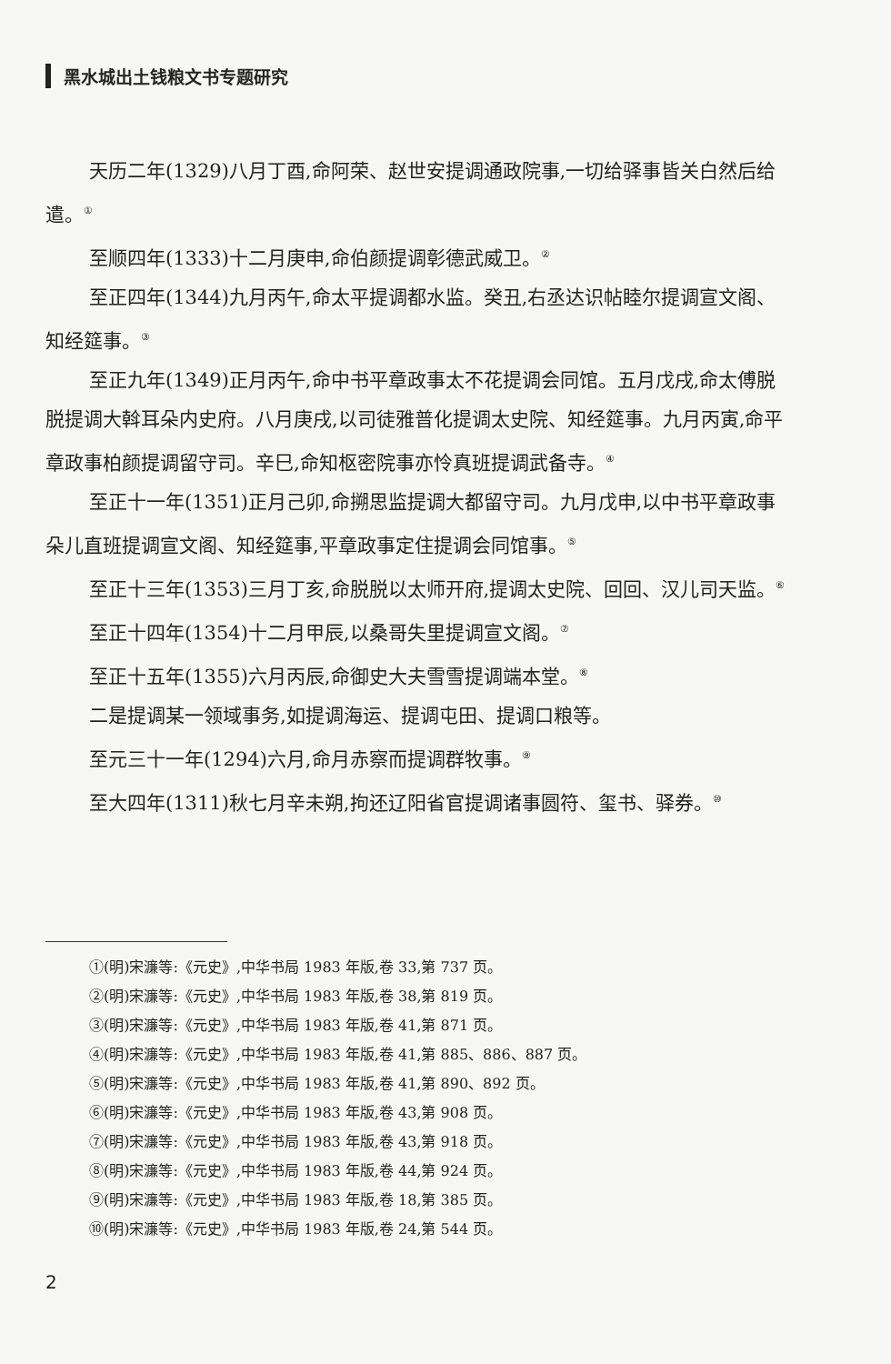黑水城出土钱粮文书专题研究
天历二年(1329)八月丁酉,命阿荣、赵世安提调通政院事,一切给驿事皆关白然后给遣。<sup>①</sup>
至顺四年(1333)十二月庚申,命伯颜提调彰德武威卫。<sup>②</sup>
至正四年(1344)九月丙午,命太平提调都水监。癸丑,右丞达识帖睦尔提调宣文阁、知经筵事。<sup>③</sup>
至正九年(1349)正月丙午,命中书平章政事太不花提调会同馆。五月戊戌,命太傅脱脱提调大斡耳朵内史府。八月庚戌,以司徒雅普化提调太史院、知经筵事。九月丙寅,命平章政事柏颜提调留守司。辛巳,命知枢密院事亦怜真班提调武备寺。<sup>④</sup>
至正十一年(1351)正月己卯,命搠思监提调大都留守司。九月戊申,以中书平章政事朵儿直班提调宣文阁、知经筵事,平章政事定住提调会同馆事。<sup>⑤</sup>
至正十三年(1353)三月丁亥,命脱脱以太师开府,提调太史院、回回、汉儿司天监。<sup>⑥</sup>
至正十四年(1354)十二月甲辰,以桑哥失里提调宣文阁。<sup>⑦</sup>
至正十五年(1355)六月丙辰,命御史大夫雪雪提调端本堂。<sup>⑧</sup>
二是提调某一领域事务,如提调海运、提调屯田、提调口粮等。
至元三十一年(1294)六月,命月赤察而提调群牧事。<sup>⑨</sup>
至大四年(1311)秋七月辛未朔,拘还辽阳省官提调诸事圆符、玺书、驿券。<sup>⑩</sup>
①(明)宋濂等:《元史》,中华书局 1983 年版,卷 33,第 737 页。
②(明)宋濂等:《元史》,中华书局 1983 年版,卷 38,第 819 页。
③(明)宋濂等:《元史》,中华书局 1983 年版,卷 41,第 871 页。
④(明)宋濂等:《元史》,中华书局 1983 年版,卷 41,第 885、886、887 页。
⑤(明)宋濂等:《元史》,中华书局 1983 年版,卷 41,第 890、892 页。
⑥(明)宋濂等:《元史》,中华书局 1983 年版,卷 43,第 908 页。
⑦(明)宋濂等:《元史》,中华书局 1983 年版,卷 43,第 918 页。
⑧(明)宋濂等:《元史》,中华书局 1983 年版,卷 44,第 924 页。
⑨(明)宋濂等:《元史》,中华书局 1983 年版,卷 18,第 385 页。
⑩(明)宋濂等:《元史》,中华书局 1983 年版,卷 24,第 544 页。
2